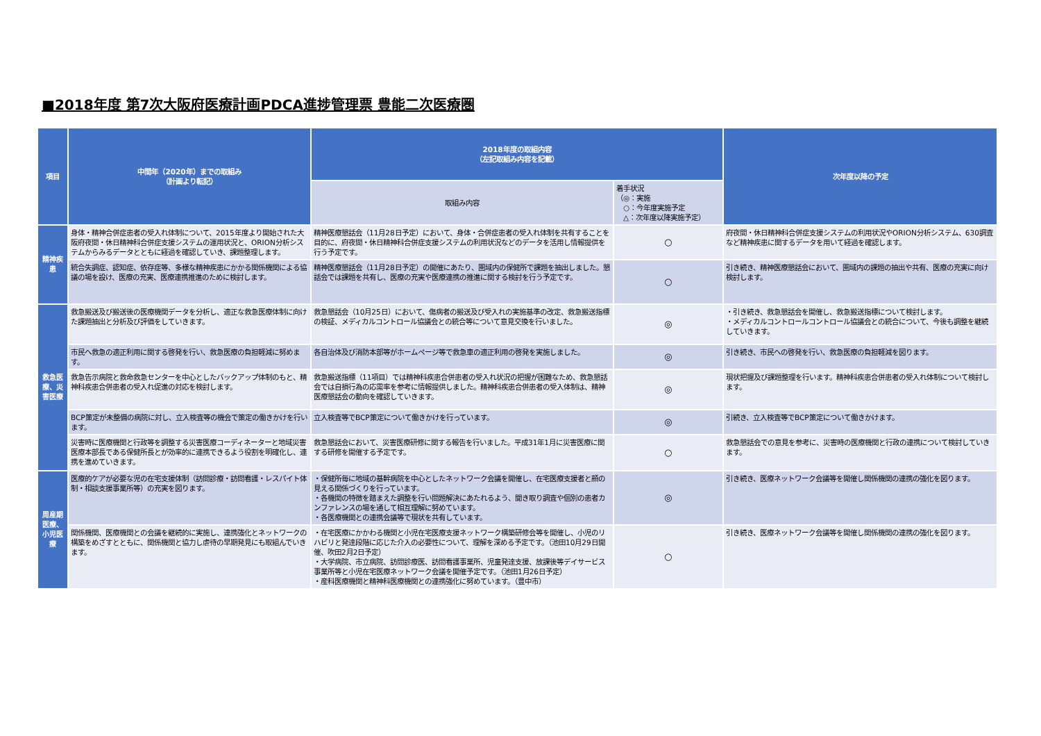■2018年度 第7次大阪府医療計画PDCA進捗管理票 豊能二次医療圏
| 項目 | 中間年（2020年）までの取組み （計画より転記） | 2018年度の取組内容 （左記取組み内容を記載） | | 次年度以降の予定 |
| --- | --- | --- | --- | --- |
| | | 取組み内容 | 着手状況 （◎：実施 ○：今年度実施予定 △：次年度以降実施予定） | |
| 精神疾患 | 身体・精神合併症患者の受入れ体制について、2015年度より開始された大阪府夜間・休日精神科合併症支援システムの運用状況と、ORION分析システムからみるデータとともに経過を確認していき、課題整理します。 | 精神医療懇話会（11月28日予定）において、身体・合併症患者の受入れ体制を共有することを目的に、府夜間・休日精神科合併症支援システムの利用状況などのデータを活用し情報提供を行う予定です。 | ○ | 府夜間・休日精神科合併症支援システムの利用状況やORION分析システム、630調査など精神疾患に関するデータを用いて経過を確認します。 |
| | 統合失調症、認知症、依存症等、多様な精神疾患にかかる関係機関による協議の場を設け、医療の充実、医療連携推進のために検討します。 | 精神医療懇話会（11月28日予定）の開催にあたり、圏域内の保健所で課題を抽出しました。懇話会では課題を共有し、医療の充実や医療連携の推進に関する検討を行う予定です。 | ○ | 引き続き、精神医療懇話会において、圏域内の課題の抽出や共有、医療の充実に向け検討します。 |
| 救急医療、災害医療 | 救急搬送及び搬送後の医療機関データを分析し、適正な救急医療体制に向けた課題抽出と分析及び評価をしていきます。 | 救急懇話会（10月25日）において、傷病者の搬送及び受入れの実施基準の改定、救急搬送指標の検証、メディカルコントロール協議会との統合等について意見交換を行いました。 | ◎ | ・引き続き、救急懇話会を開催し、救急搬送指標について検討します。 ・メディカルコントロールコントロール協議会との統合について、今後も調整を継続していきます。 |
| | 市民へ救急の適正利用に関する啓発を行い、救急医療の負担軽減に努めます。 | 各自治体及び消防本部等がホームページ等で救急車の適正利用の啓発を実施しました。 | ◎ | 引き続き、市民への啓発を行い、救急医療の負担軽減を図ります。 |
| | 救急告示病院と救命救急センターを中心としたバックアップ体制のもと、精神科疾患合併患者の受入れ促進の対応を検討します。 | 救急搬送指標（11項目）では精神科疾患合併患者の受入れ状況の把握が困難なため、救急懇話会では自損行為の応需率を参考に情報提供しました。精神科疾患合併患者の受入体制は、精神医療懇話会の動向を確認していきます。 | ◎ | 現状把握及び課題整理を行います。精神科疾患合併患者の受入れ体制について検討します。 |
| | BCP策定が未整備の病院に対し、立入検査等の機会で策定の働きかけを行います。 | 立入検査等でBCP策定について働きかけを行っています。 | ◎ | 引続き、立入検査等でBCP策定について働きかけます。 |
| | 災害時に医療機関と行政等を調整する災害医療コーディネーターと地域災害医療本部長である保健所長とが効率的に連携できるよう役割を明確化し、連携を進めていきます。 | 救急懇話会において、災害医療研修に関する報告を行いました。平成31年1月に災害医療に関する研修を開催する予定です。 | ○ | 救急懇話会での意見を参考に、災害時の医療機関と行政の連携について検討していきます。 |
| 周産期医療、小児医療 | 医療的ケアが必要な児の在宅支援体制（訪問診療・訪問看護・レスパイト体制・相談支援事業所等）の充実を図ります。 | ・保健所毎に地域の基幹病院を中心としたネットワーク会議を開催し、在宅医療支援者と顔の見える関係づくりを行っています。 ・各機関の特徴を踏まえた調整を行い問題解決にあたれるよう、聞き取り調査や個別の患者カンファレンスの場を通して相互理解に努めています。 ・各医療機関との連携会議等で現状を共有しています。 | ◎ | 引き続き、医療ネットワーク会議等を開催し関係機関の連携の強化を図ります。 |
| | 関係機関、医療機関との会議を継続的に実施し、連携強化とネットワークの構築をめざすとともに、関係機関と協力し虐待の早期発見にも取組んでいきます。 | ・在宅医療にかかわる機関と小児在宅医療支援ネットワーク構築研修会等を開催し、小児のリハビリと発達段階に応じた介入の必要性について、理解を深める予定です。（池田10月29日開催、吹田2月2日予定） ・大学病院、市立病院、訪問診療医、訪問看護事業所、児童発達支援、放課後等デイサービス事業所等と小児在宅医療ネットワーク会議を開催予定です。（池田1月26日予定） ・産科医療機関と精神科医療機関との連携強化に努めています。（豊中市） | ○ | 引き続き、医療ネットワーク会議等を開催し関係機関の連携の強化を図ります。 |